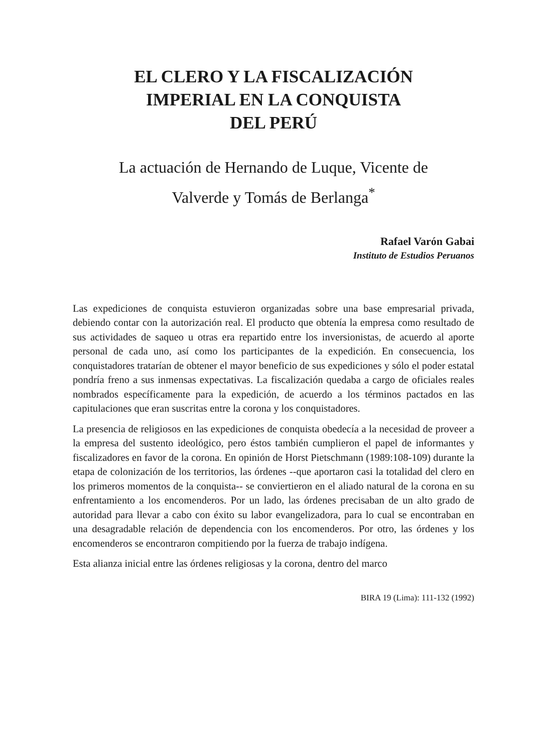EL CLERO Y LA FISCALIZACIÓN
IMPERIAL EN LA CONQUISTA
DEL PERÚ
La actuación de Hernando de Luque, Vicente de
Valverde y Tomás de Berlanga<sup>*</sup>
Rafael Varón Gabai
Instituto de Estudios Peruanos
Las expediciones de conquista estuvieron organizadas sobre una base empresarial privada, debiendo contar con la autorización real. El producto que obtenía la empresa como resultado de sus actividades de saqueo u otras era repartido entre los inversionistas, de acuerdo al aporte personal de cada uno, así como los participantes de la expedición. En consecuencia, los conquistadores tratarían de obtener el mayor beneficio de sus expediciones y sólo el poder estatal pondría freno a sus inmensas expectativas. La fiscalización quedaba a cargo de oficiales reales nombrados específicamente para la expedición, de acuerdo a los términos pactados en las capitulaciones que eran suscritas entre la corona y los conquistadores.
La presencia de religiosos en las expediciones de conquista obedecía a la necesidad de proveer a la empresa del sustento ideológico, pero éstos también cumplieron el papel de informantes y fiscalizadores en favor de la corona. En opinión de Horst Pietschmann (1989:108-109) durante la etapa de colonización de los territorios, las órdenes --que aportaron casi la totalidad del clero en los primeros momentos de la conquista-- se conviertieron en el aliado natural de la corona en su enfrentamiento a los encomenderos. Por un lado, las órdenes precisaban de un alto grado de autoridad para llevar a cabo con éxito su labor evangelizadora, para lo cual se encontraban en una desagradable relación de dependencia con los encomenderos. Por otro, las órdenes y los encomenderos se encontraron compitiendo por la fuerza de trabajo indígena.
Esta alianza inicial entre las órdenes religiosas y la corona, dentro del marco
BIRA 19 (Lima): 111-132 (1992)